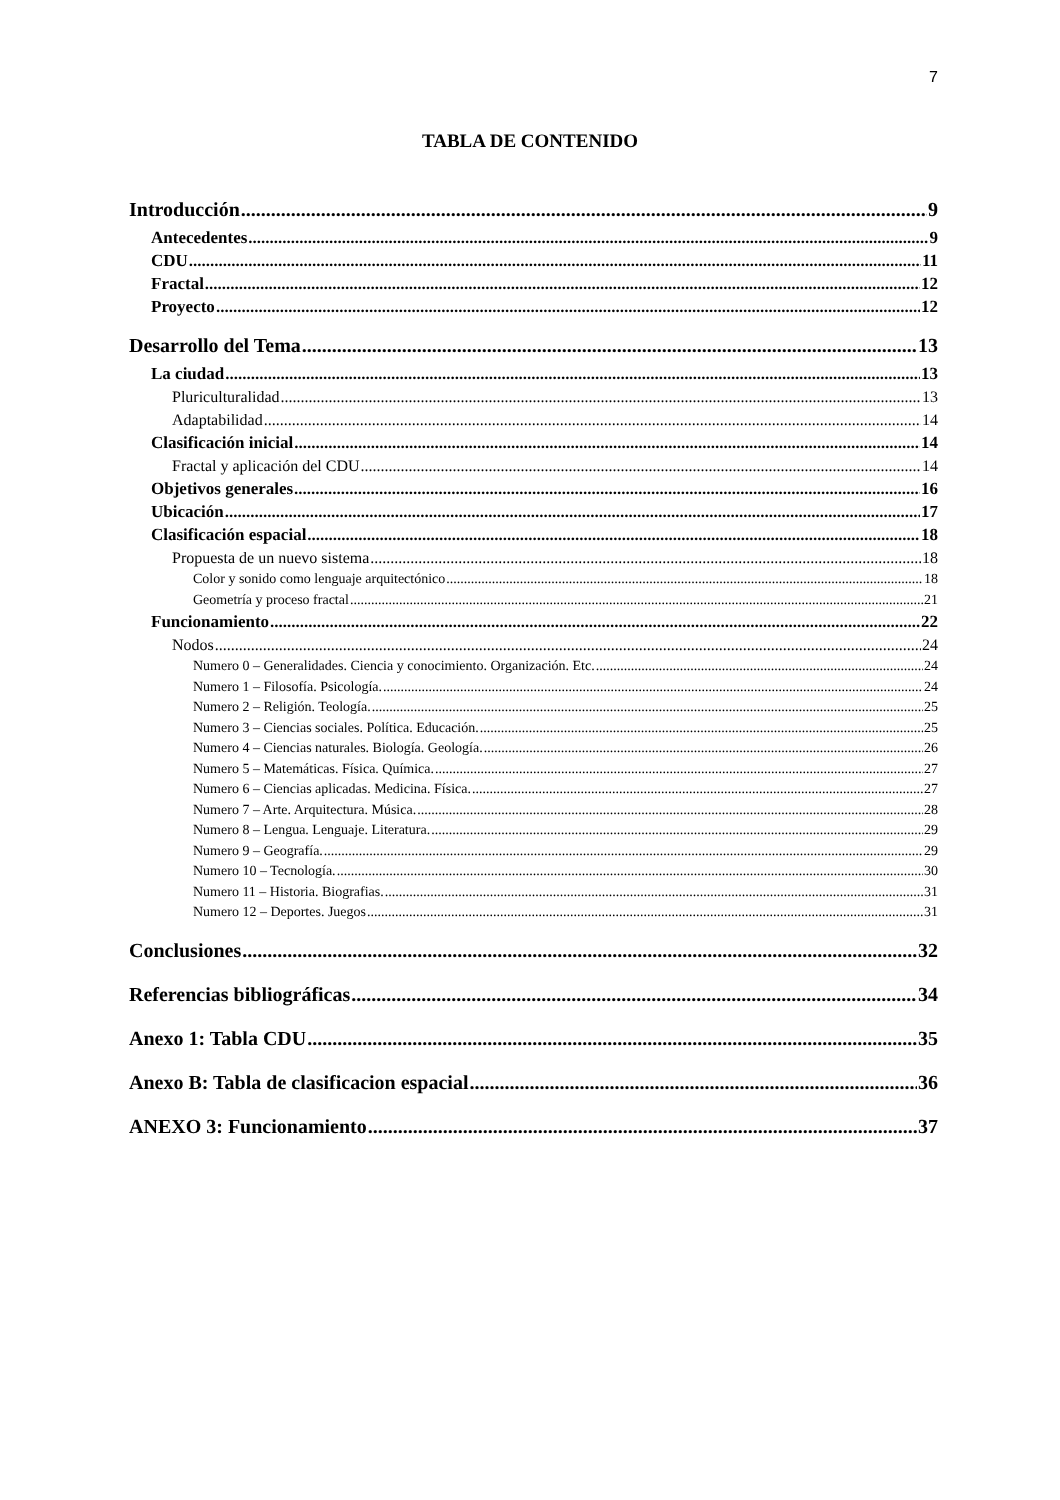7
TABLA DE CONTENIDO
Introducción 9
Antecedentes 9
CDU 11
Fractal 12
Proyecto 12
Desarrollo del Tema 13
La ciudad 13
Pluriculturalidad 13
Adaptabilidad 14
Clasificación inicial 14
Fractal y aplicación del CDU 14
Objetivos generales 16
Ubicación 17
Clasificación espacial 18
Propuesta de un nuevo sistema 18
Color y sonido como lenguaje arquitectónico 18
Geometría y proceso fractal 21
Funcionamiento 22
Nodos 24
Numero 0 – Generalidades. Ciencia y conocimiento. Organización. Etc. 24
Numero 1 – Filosofía. Psicología. 24
Numero 2 – Religión. Teología. 25
Numero 3 – Ciencias sociales. Política. Educación. 25
Numero 4 – Ciencias naturales. Biología. Geología. 26
Numero 5 – Matemáticas. Física. Química. 27
Numero 6 – Ciencias aplicadas. Medicina. Física. 27
Numero 7 – Arte. Arquitectura. Música. 28
Numero 8 – Lengua. Lenguaje. Literatura. 29
Numero 9 – Geografía. 29
Numero 10 – Tecnología. 30
Numero 11 – Historia. Biografias. 31
Numero 12 – Deportes. Juegos 31
Conclusiones 32
Referencias bibliográficas 34
Anexo 1: Tabla CDU 35
Anexo B: Tabla de clasificacion espacial 36
ANEXO 3: Funcionamiento 37